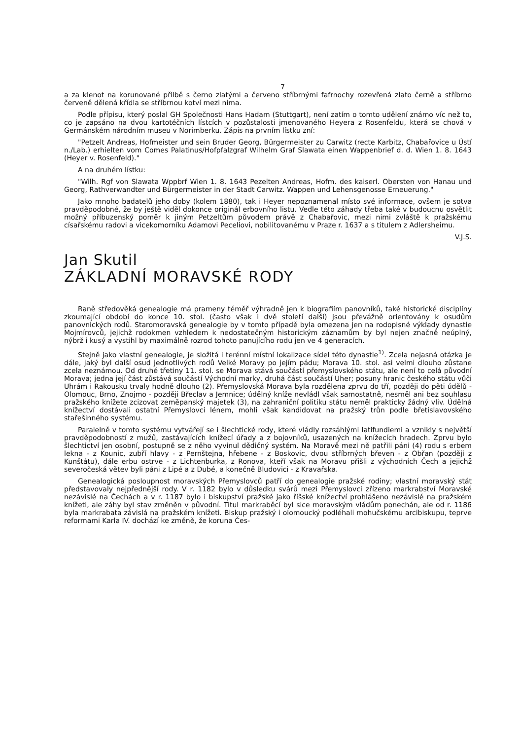7
a za klenot na korunované přilbě s černo zlatými a červeno stříbrnými fafrnochy rozevřená zlato černě a stříbrno červeně dělená křídla se stříbrnou kotví mezi nima.
Podle přípisu, který poslal GH Společnosti Hans Hadam (Stuttgart), není zatím o tomto udělení známo víc než to, co je zapsáno na dvou kartotéčních lístcích v pozůstalosti jmenovaného Heyera z Rosenfeldu, která se chová v Germánském národním museu v Norimberku. Zápis na prvním lístku zní:
"Petzelt Andreas, Hofmeister und sein Bruder Georg, Bürgermeister zu Carwitz (recte Karbitz, Chabařovice u Ústí n./Lab.) erhielten vom Comes Palatinus/Hofpfalzgraf Wilhelm Graf Slawata einen Wappenbrief d. d. Wien 1. 8. 1643 (Heyer v. Rosenfeld)."
A na druhém lístku:
"Wilh. Rgf von Slawata Wppbrf Wien 1. 8. 1643 Pezelten Andreas, Hofm. des kaiserl. Obersten von Hanau und Georg, Rathverwandter und Bürgermeister in der Stadt Carwitz. Wappen und Lehensgenosse Erneuerung."
Jako mnoho badatelů jeho doby (kolem 1880), tak i Heyer nepoznamenal místo své informace, ovšem je sotva pravděpodobné, že by ještě viděl dokonce originál erbovního listu. Vedle této záhady třeba také v budoucnu osvětlit možný příbuzenský poměr k jiným Petzeltům původem právě z Chabařovic, mezi nimi zvláště k pražskému císařskému radovi a vicekomorníku Adamovi Peceliovi, nobilitovanému v Praze r. 1637 a s titulem z Adlersheimu.
V.J.S.
Jan Skutil
ZÁKLADNÍ MORAVSKÉ RODY
Raně středověká genealogie má prameny téměř výhradně jen k biografiím panovníků, také historické disciplíny zkoumající období do konce 10. stol. (často však i dvě století další) jsou převážně orientovány k osudům panovnických rodů. Staromoravská genealogie by v tomto případě byla omezena jen na rodopisné výklady dynastie Mojmírovců, jejichž rodokmen vzhledem k nedostatečným historickým záznamům by byl nejen značně neúplný, nýbrž i kusý a vystihl by maximálně rozrod tohoto panujícího rodu jen ve 4 generacích.
Stejně jako vlastní genealogie, je složitá i terénní místní lokalizace sídel této dynastie<sup>1)</sup>. Zcela nejasná otázka je dále, jaký byl další osud jednotlivých rodů Velké Moravy po jejím pádu; Morava 10. stol. asi velmi dlouho zůstane zcela neznámou. Od druhé třetiny 11. stol. se Morava stává součástí přemyslovského státu, ale není to celá původní Morava; jedna její část zůstává součástí Východní marky, druhá část součástí Uher; posuny hranic českého státu vůči Uhrám i Rakousku trvaly hodně dlouho (2). Přemyslovská Morava byla rozdělena zprvu do tří, později do pěti údělů - Olomouc, Brno, Znojmo - později Břeclav a Jemnice; údělný kníže nevládl však samostatně, nesměl ani bez souhlasu pražského knížete zcizovat zeměpanský majetek (3), na zahraniční politiku státu neměl prakticky žádný vliv. Údělná knížectví dostávali ostatní Přemyslovci lénem, mohli však kandidovat na pražský trůn podle břetislavovského stařešinného systému.
Paralelně v tomto systému vytvářejí se i šlechtické rody, které vládly rozsáhlými latifundiemi a vznikly s největší pravděpodobností z mužů, zastávajících knížecí úřady a z bojovníků, usazených na knížecích hradech. Zprvu bylo šlechtictví jen osobní, postupně se z něho vyvinul dědičný systém. Na Moravě mezi ně patřili páni (4) rodu s erbem lekna - z Kounic, zubří hlavy - z Pernštejna, hřebene - z Boskovic, dvou stříbrných břeven - z Obřan (později z Kunštátu), dále erbu ostrve - z Lichtenburka, z Ronova, kteří však na Moravu přišli z východních Čech a jejichž severočeská větev byli páni z Lipé a z Dubé, a konečně Bludovici - z Kravařska.
Genealogická posloupnost moravských Přemyslovců patří do genealogie pražské rodiny; vlastní moravský stát představovaly nejpřednější rody. V r. 1182 bylo v důsledku svárů mezi Přemyslovci zřízeno markrabství Moravské nezávislé na Čechách a v r. 1187 bylo i biskupství pražské jako říšské knížectví prohlášeno nezávislé na pražském knížeti, ale záhy byl stav změněn v původní. Titul markraběcí byl sice moravským vládům ponechán, ale od r. 1186 byla markrabata závislá na pražském knížeti. Biskup pražský i olomoucký podléhali mohučskému arcibiskupu, teprve reformami Karla IV. dochází ke změně, že koruna Čes-